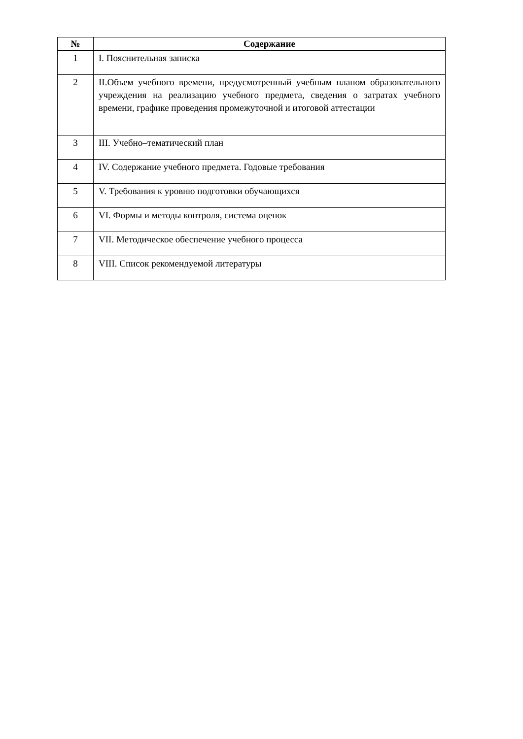| № | Содержание |
| --- | --- |
| 1 | I. Пояснительная записка |
| 2 | II.Объем учебного времени, предусмотренный учебным планом образовательного учреждения на реализацию учебного предмета, сведения о затратах учебного времени, графике проведения промежуточной и итоговой аттестации |
| 3 | III. Учебно–тематический план |
| 4 | IV. Содержание учебного предмета. Годовые требования |
| 5 | V. Требования к уровню подготовки обучающихся |
| 6 | VI. Формы и методы контроля, система оценок |
| 7 | VII. Методическое обеспечение учебного процесса |
| 8 | VIII. Список рекомендуемой литературы |